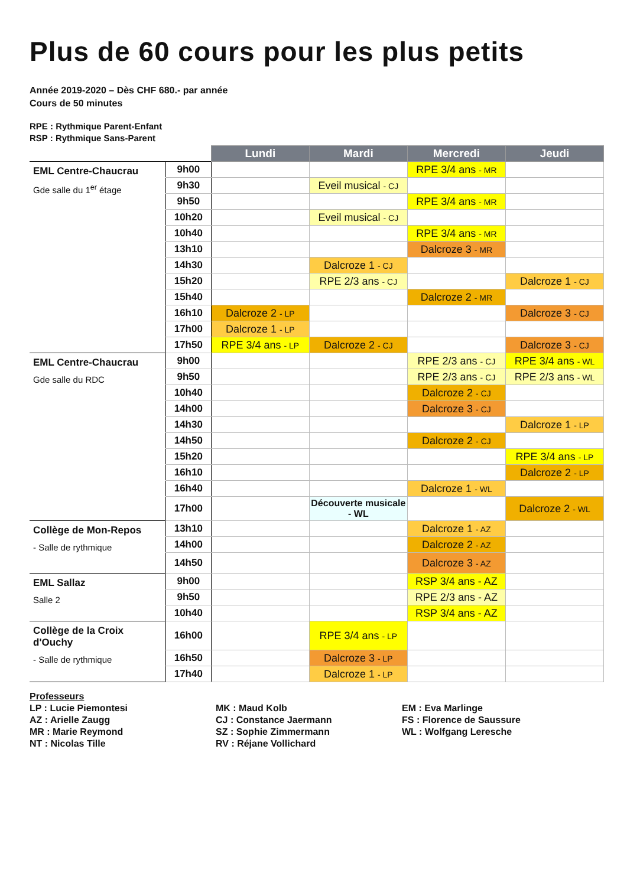Plus de 60 cours pour les plus petits
Année 2019-2020 – Dès CHF 680.- par année
Cours de 50 minutes
RPE : Rythmique Parent-Enfant
RSP : Rythmique Sans-Parent
| | | Lundi | Mardi | Mercredi | Jeudi |
| EML Centre-Chaucrau Gde salle du 1<sup>er</sup> étage | 9h00 | | | RPE 3/4 ans - MR | |
| | 9h30 | | Eveil musical - CJ | | |
| | 9h50 | | | RPE 3/4 ans - MR | |
| | 10h20 | | Eveil musical - CJ | | |
| | 10h40 | | | RPE 3/4 ans - MR | |
| | 13h10 | | | Dalcroze 3 - MR | |
| | 14h30 | | Dalcroze 1 - CJ | | |
| | 15h20 | | RPE 2/3 ans - CJ | | Dalcroze 1 - CJ |
| | 15h40 | | | Dalcroze 2 - MR | |
| | 16h10 | Dalcroze 2 - LP | | | Dalcroze 3 - CJ |
| | 17h00 | Dalcroze 1 - LP | | | |
| | 17h50 | RPE 3/4 ans - LP | Dalcroze 2 - CJ | | Dalcroze 3 - CJ |
| EML Centre-Chaucrau Gde salle du RDC | 9h00 | | | RPE 2/3 ans - CJ | RPE 3/4 ans - WL |
| | 9h50 | | | RPE 2/3 ans - CJ | RPE 2/3 ans - WL |
| | 10h40 | | | Dalcroze 2 - CJ | |
| | 14h00 | | | Dalcroze 3 - CJ | |
| | 14h30 | | | | Dalcroze 1 - LP |
| | 14h50 | | | Dalcroze 2 - CJ | |
| | 15h20 | | | | RPE 3/4 ans - LP |
| | 16h10 | | | | Dalcroze 2 - LP |
| | 16h40 | | | Dalcroze 1 - WL | |
| | 17h00 | | Découverte musicale - WL | | Dalcroze 2 - WL |
| Collège de Mon-Repos - Salle de rythmique | 13h10 | | | Dalcroze 1 - AZ | |
| | 14h00 | | | Dalcroze 2 - AZ | |
| | 14h50 | | | Dalcroze 3 - AZ | |
| EML Sallaz Salle 2 | 9h00 | | | RSP 3/4 ans - AZ | |
| | 9h50 | | | RPE 2/3 ans - AZ | |
| | 10h40 | | | RSP 3/4 ans - AZ | |
| Collège de la Croix d'Ouchy - Salle de rythmique | 16h00 | | RPE 3/4 ans - LP | | |
| | 16h50 | | Dalcroze 3 - LP | | |
| | 17h40 | | Dalcroze 1 - LP | | |
Professeurs
LP : Lucie Piemontesi
AZ : Arielle Zaugg
MR : Marie Reymond
NT : Nicolas Tille
MK : Maud Kolb
CJ : Constance Jaermann
SZ : Sophie Zimmermann
RV : Réjane Vollichard
EM : Eva Marlinge
FS : Florence de Saussure
WL : Wolfgang Leresche